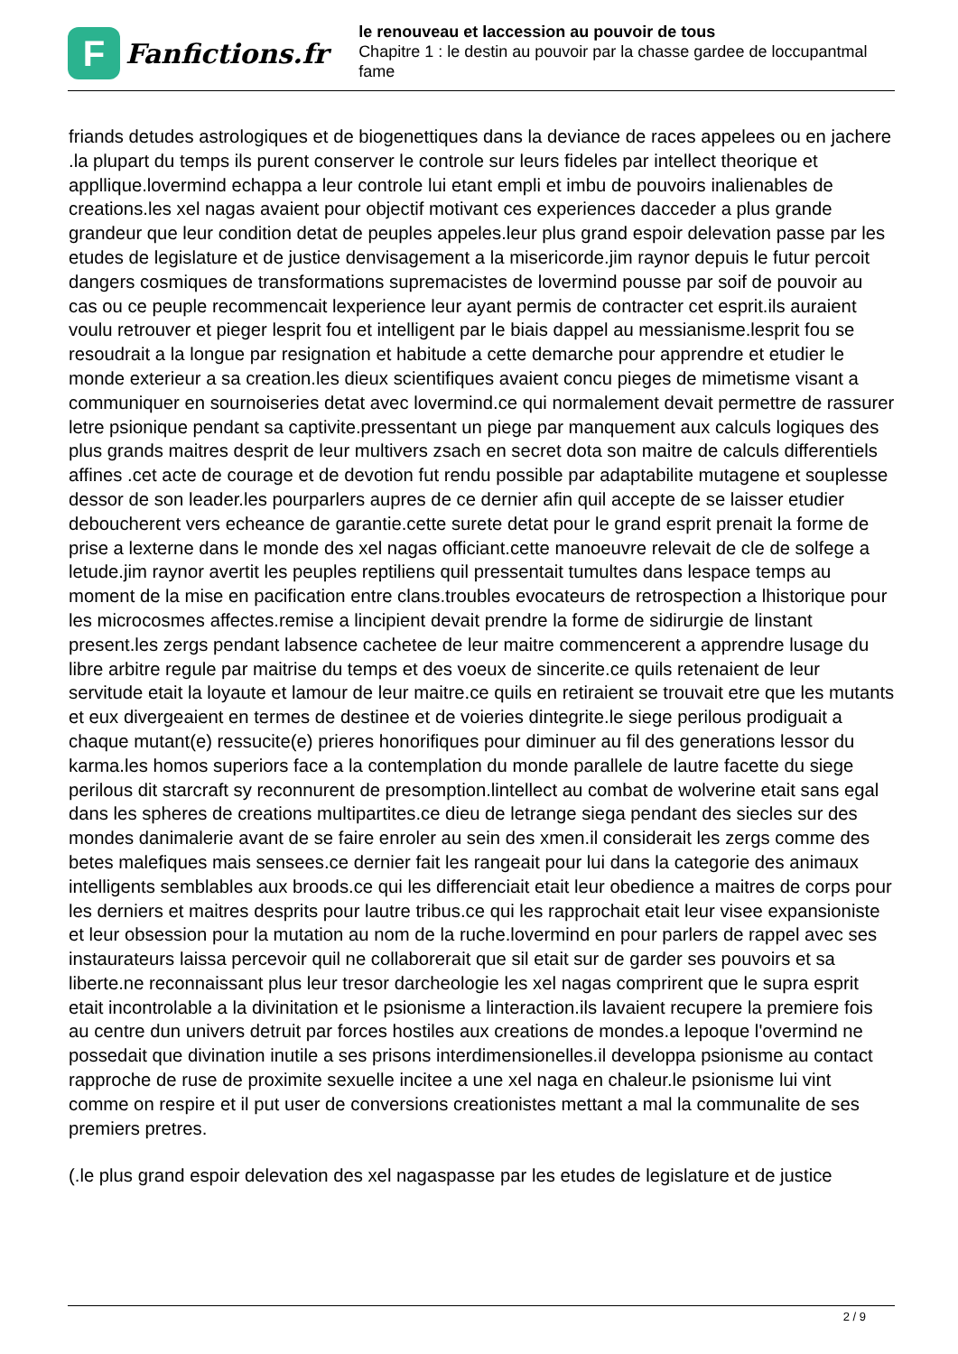F
Fanfictions.fr
le renouveau et laccession au pouvoir de tous
Chapitre 1 : le destin au pouvoir par la chasse gardee de loccupantmal fame
friands detudes astrologiques et de biogenettiques dans la deviance de races appelees ou en jachere .la plupart du temps ils purent conserver le controle sur leurs fideles par intellect theorique et appllique.lovermind echappa a leur controle lui etant empli et imbu de pouvoirs inalienables de creations.les xel nagas avaient pour objectif motivant ces experiences dacceder a plus grande grandeur que leur condition detat de peuples appeles.leur plus grand espoir delevation passe par les etudes de legislature et de justice denvisagement a la misericorde.jim raynor depuis le futur percoit dangers cosmiques de transformations supremacistes de lovermind pousse par soif de pouvoir au cas ou ce peuple recommencait lexperience leur ayant permis de contracter cet esprit.ils auraient voulu retrouver et pieger lesprit fou et intelligent par le biais dappel au messianisme.lesprit fou se resoudrait a la longue par resignation et habitude a cette demarche pour apprendre et etudier le monde exterieur a sa creation.les dieux scientifiques avaient concu pieges de mimetisme visant a communiquer en sournoiseries detat avec lovermind.ce qui normalement devait permettre de rassurer letre psionique pendant sa captivite.pressentant un piege par manquement aux calculs logiques des plus grands maitres desprit de leur multivers zsach en secret dota son maitre de calculs differentiels affines .cet acte de courage et de devotion fut rendu possible par adaptabilite mutagene et souplesse dessor de son leader.les pourparlers aupres de ce dernier afin quil accepte de se laisser etudier deboucherent vers echeance de garantie.cette surete detat pour le grand esprit prenait la forme de prise a lexterne dans le monde des xel nagas officiant.cette manoeuvre relevait de cle de solfege a letude.jim raynor avertit les peuples reptiliens quil pressentait tumultes dans lespace temps au moment de la mise en pacification entre clans.troubles evocateurs de retrospection a lhistorique pour les microcosmes affectes.remise a lincipient devait prendre la forme de sidirurgie de linstant present.les zergs pendant labsence cachetee de leur maitre commencerent a apprendre lusage du libre arbitre regule par maitrise du temps et des voeux de sincerite.ce quils retenaient de leur servitude etait la loyaute et lamour de leur maitre.ce quils en retiraient se trouvait etre que les mutants et eux divergeaient en termes de destinee et de voieries dintegrite.le siege perilous prodiguait a chaque mutant(e) ressucite(e) prieres honorifiques pour diminuer au fil des generations lessor du karma.les homos superiors face a la contemplation du monde parallele de lautre facette du siege perilous dit starcraft sy reconnurent de presomption.lintellect au combat de wolverine etait sans egal dans les spheres de creations multipartites.ce dieu de letrange siega pendant des siecles sur des mondes danimalerie avant de se faire enroler au sein des xmen.il considerait les zergs comme des betes malefiques mais sensees.ce dernier fait les rangeait pour lui dans la categorie des animaux intelligents semblables aux broods.ce qui les differenciait etait leur obedience a maitres de corps pour les derniers et maitres desprits pour lautre tribus.ce qui les rapprochait etait leur visee expansioniste et leur obsession pour la mutation au nom de la ruche.lovermind en pour parlers de rappel avec ses instaurateurs laissa percevoir quil ne collaborerait que sil etait sur de garder ses pouvoirs et sa liberte.ne reconnaissant plus leur tresor darcheologie les xel nagas comprirent que le supra esprit etait incontrolable a la divinitation et le psionisme a linteraction.ils lavaient recupere la premiere fois au centre dun univers detruit par forces hostiles aux creations de mondes.a lepoque l'overmind ne possedait que divination inutile a ses prisons interdimensionelles.il developpa psionisme au contact rapproche de ruse de proximite sexuelle incitee a une xel naga en chaleur.le psionisme lui vint comme on respire et il put user de conversions creationistes mettant a mal la communalite de ses premiers pretres.
(.le plus grand espoir delevation des xel nagaspasse par les etudes de legislature et de justice
2 / 9